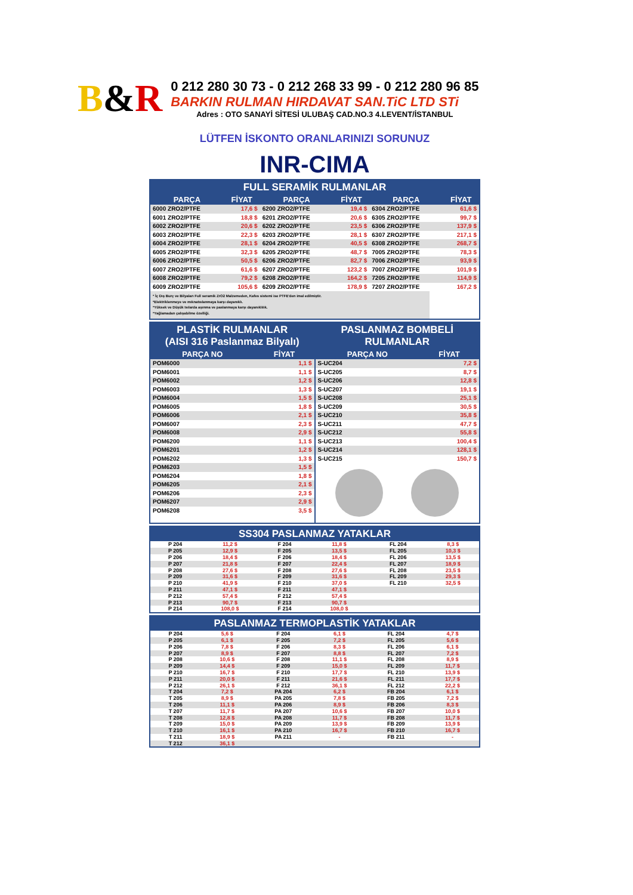B&R
0 212 280 30 73 - 0 212 268 33 99 - 0 212 280 96 85
BARKIN RULMAN HIRDAVAT SAN.TiC LTD STi
Adres : OTO SANAYİ SİTESİ ULUBAŞ CAD.NO.3 4.LEVENT/İSTANBUL
LÜTFEN İSKONTO ORANLARINIZI SORUNUZ
INR-CIMA
FULL SERAMİK RULMANLAR
| PARÇA | FİYAT | PARÇA | FİYAT | PARÇA | FİYAT |
| --- | --- | --- | --- | --- | --- |
| 6000 ZRO2/PTFE | 17,6 $ | 6200 ZRO2/PTFE | 19,4 $ | 6304 ZRO2/PTFE | 61,6 $ |
| 6001 ZRO2/PTFE | 18,8 $ | 6201 ZRO2/PTFE | 20,6 $ | 6305 ZRO2/PTFE | 99,7 $ |
| 6002 ZRO2/PTFE | 20,6 $ | 6202 ZRO2/PTFE | 23,5 $ | 6306 ZRO2/PTFE | 137,9 $ |
| 6003 ZRO2/PTFE | 22,3 $ | 6203 ZRO2/PTFE | 28,1 $ | 6307 ZRO2/PTFE | 217,1 $ |
| 6004 ZRO2/PTFE | 28,1 $ | 6204 ZRO2/PTFE | 40,5 $ | 6308 ZRO2/PTFE | 268,7 $ |
| 6005 ZRO2/PTFE | 32,3 $ | 6205 ZRO2/PTFE | 48,7 $ | 7005 ZRO2/PTFE | 78,3 $ |
| 6006 ZRO2/PTFE | 50,5 $ | 6206 ZRO2/PTFE | 82,7 $ | 7006 ZRO2/PTFE | 93,9 $ |
| 6007 ZRO2/PTFE | 61,6 $ | 6207 ZRO2/PTFE | 123,2 $ | 7007 ZRO2/PTFE | 101,9 $ |
| 6008 ZRO2/PTFE | 79,2 $ | 6208 ZRO2/PTFE | 164,2 $ | 7205 ZRO2/PTFE | 114,9 $ |
| 6009 ZRO2/PTFE | 105,6 $ | 6209 ZRO2/PTFE | 178,9 $ | 7207 ZRO2/PTFE | 167,2 $ |
* İç Dış Burç ve Bilyaları Full seramik ZrO2 Malzemeden, Kafes sistemi ise PTFE'den imal edilmiştir.
*Elektriklenmeye ve mıknatıslanmaya karşı dayanıklı.
*Yüksek ve Düşük Isılarda aşınma ve paslanmaya karşı dayanıklılık.
*Yağlamadan çalışabilme özelliği.
PLASTİK RULMANLAR
(AISI 316 Paslanmaz Bilyalı)
| PARÇA NO | FİYAT |
| --- | --- |
| POM6000 | 1,1 $ |
| POM6001 | 1,1 $ |
| POM6002 | 1,2 $ |
| POM6003 | 1,3 $ |
| POM6004 | 1,5 $ |
| POM6005 | 1,8 $ |
| POM6006 | 2,1 $ |
| POM6007 | 2,3 $ |
| POM6008 | 2,9 $ |
| POM6200 | 1,1 $ |
| POM6201 | 1,2 $ |
| POM6202 | 1,3 $ |
| POM6203 | 1,5 $ |
| POM6204 | 1,8 $ |
| POM6205 | 2,1 $ |
| POM6206 | 2,3 $ |
| POM6207 | 2,9 $ |
| POM6208 | 3,5 $ |
PASLANMAZ BOMBELİ
RULMANLAR
| PARÇA NO | FİYAT |
| --- | --- |
| S-UC204 | 7,2 $ |
| S-UC205 | 8,7 $ |
| S-UC206 | 12,8 $ |
| S-UC207 | 19,1 $ |
| S-UC208 | 25,1 $ |
| S-UC209 | 30,5 $ |
| S-UC210 | 35,8 $ |
| S-UC211 | 47,7 $ |
| S-UC212 | 55,8 $ |
| S-UC213 | 100,4 $ |
| S-UC214 | 128,1 $ |
| S-UC215 | 150,7 $ |
SS304 PASLANMAZ YATAKLAR
| P 204 | 11,2 $ | F 204 | 11,8 $ | FL 204 | 8,3 $ |
| P 205 | 12,9 $ | F 205 | 13,5 $ | FL 205 | 10,3 $ |
| P 206 | 18,4 $ | F 206 | 18,4 $ | FL 206 | 13,5 $ |
| P 207 | 21,8 $ | F 207 | 22,4 $ | FL 207 | 18,9 $ |
| P 208 | 27,6 $ | F 208 | 27,6 $ | FL 208 | 23,5 $ |
| P 209 | 31,6 $ | F 209 | 31,6 $ | FL 209 | 29,3 $ |
| P 210 | 41,9 $ | F 210 | 37,0 $ | FL 210 | 32,5 $ |
| P 211 | 47,1 $ | F 211 | 47,1 $ | | |
| P 212 | 57,4 $ | F 212 | 57,4 $ | | |
| P 213 | 90,7 $ | F 213 | 90,7 $ | | |
| P 214 | 108,0 $ | F 214 | 108,0 $ | | |
PASLANMAZ TERMOPLASTİK YATAKLAR
| P 204 | 5,6 $ | F 204 | 6,1 $ | FL 204 | 4,7 $ |
| P 205 | 6,1 $ | F 205 | 7,2 $ | FL 205 | 5,6 $ |
| P 206 | 7,8 $ | F 206 | 8,3 $ | FL 206 | 6,1 $ |
| P 207 | 8,9 $ | F 207 | 8,8 $ | FL 207 | 7,2 $ |
| P 208 | 10,6 $ | F 208 | 11,1 $ | FL 208 | 8,9 $ |
| P 209 | 14,4 $ | F 209 | 15,0 $ | FL 209 | 11,7 $ |
| P 210 | 16,7 $ | F 210 | 17,7 $ | FL 210 | 13,9 $ |
| P 211 | 20,0 $ | F 211 | 21,6 $ | FL 211 | 17,7 $ |
| P 212 | 26,1 $ | F 212 | 36,1 $ | FL 212 | 22,2 $ |
| T 204 | 7,2 $ | PA 204 | 6,2 $ | FB 204 | 6,1 $ |
| T 205 | 8,9 $ | PA 205 | 7,8 $ | FB 205 | 7,2 $ |
| T 206 | 11,1 $ | PA 206 | 8,9 $ | FB 206 | 8,3 $ |
| T 207 | 11,7 $ | PA 207 | 10,6 $ | FB 207 | 10,0 $ |
| T 208 | 12,8 $ | PA 208 | 11,7 $ | FB 208 | 11,7 $ |
| T 209 | 15,0 $ | PA 209 | 13,9 $ | FB 209 | 13,9 $ |
| T 210 | 16,1 $ | PA 210 | 16,7 $ | FB 210 | 16,7 $ |
| T 211 | 18,9 $ | PA 211 | - | FB 211 | - |
| T 212 | 36,1 $ | | | | |